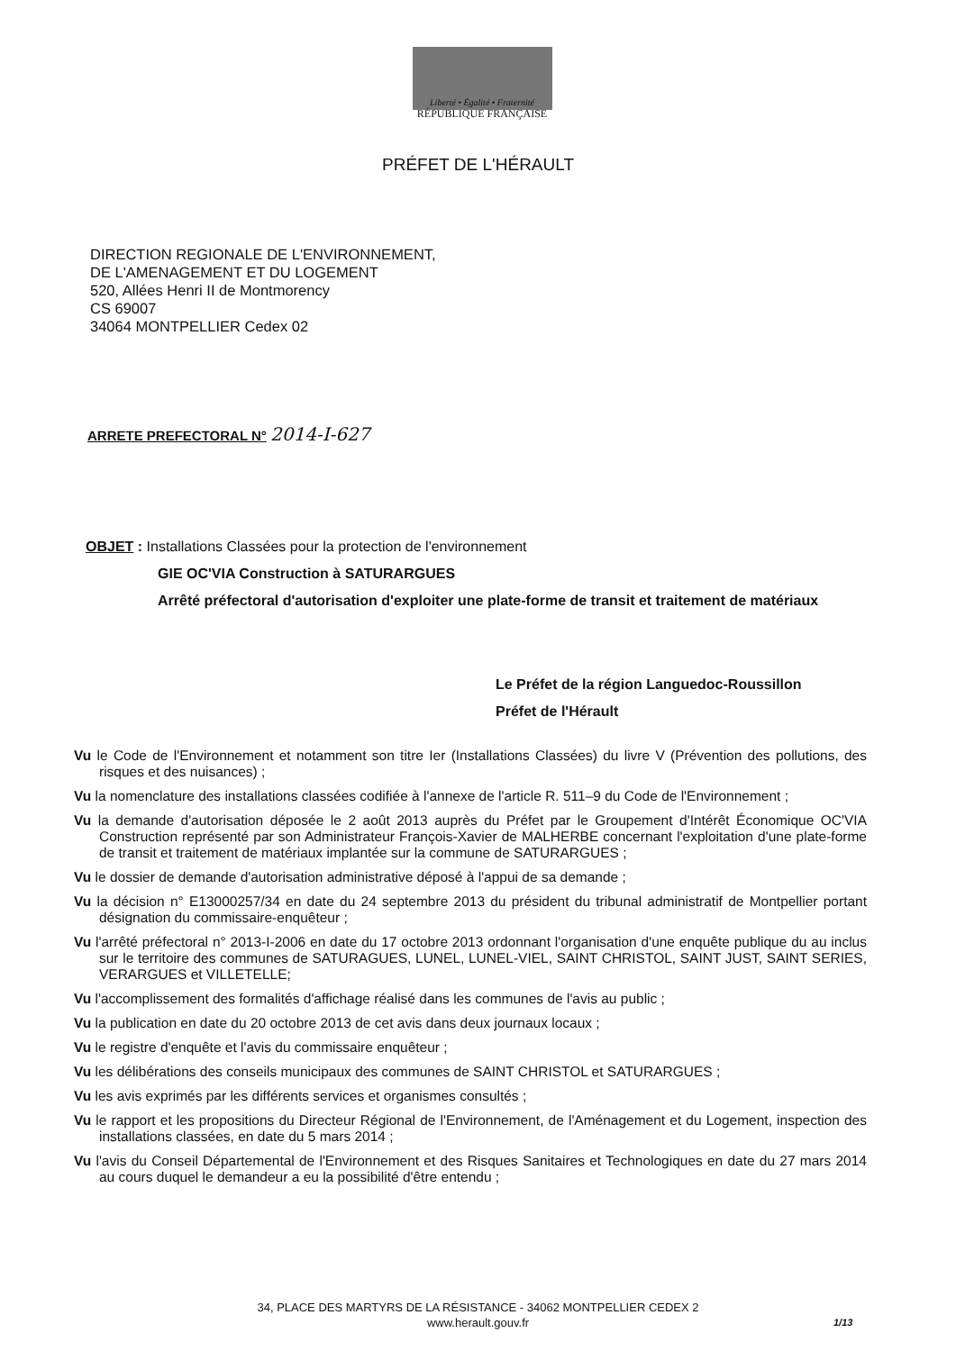Liberté • Égalité • Fraternité
RÉPUBLIQUE FRANÇAISE
PRÉFET DE L'HÉRAULT
DIRECTION REGIONALE DE L'ENVIRONNEMENT,
DE L'AMENAGEMENT ET DU LOGEMENT
520, Allées Henri II de Montmorency
CS 69007
34064 MONTPELLIER Cedex 02
ARRETE PREFECTORAL N° 2014-I-627
OBJET : Installations Classées pour la protection de l'environnement
GIE OC'VIA Construction à SATURARGUES
Arrêté préfectoral d'autorisation d'exploiter une plate-forme de transit et traitement de matériaux
Le Préfet de la région Languedoc-Roussillon
Préfet de l'Hérault
Vu le Code de l'Environnement et notamment son titre Ier (Installations Classées) du livre V (Prévention des pollutions, des risques et des nuisances) ;
Vu la nomenclature des installations classées codifiée à l'annexe de l'article R. 511–9 du Code de l'Environnement ;
Vu la demande d'autorisation déposée le 2 août 2013 auprès du Préfet par le Groupement d'Intérêt Économique OC'VIA Construction représenté par son Administrateur François-Xavier de MALHERBE concernant l'exploitation d'une plate-forme de transit et traitement de matériaux implantée sur la commune de SATURARGUES ;
Vu le dossier de demande d'autorisation administrative déposé à l'appui de sa demande ;
Vu la décision n° E13000257/34 en date du 24 septembre 2013 du président du tribunal administratif de Montpellier portant désignation du commissaire-enquêteur ;
Vu l'arrêté préfectoral n° 2013-I-2006 en date du 17 octobre 2013 ordonnant l'organisation d'une enquête publique du au inclus sur le territoire des communes de SATURAGUES, LUNEL, LUNEL-VIEL, SAINT CHRISTOL, SAINT JUST, SAINT SERIES, VERARGUES et VILLETELLE;
Vu l'accomplissement des formalités d'affichage réalisé dans les communes de l'avis au public ;
Vu la publication en date du 20 octobre 2013 de cet avis dans deux journaux locaux ;
Vu le registre d'enquête et l'avis du commissaire enquêteur ;
Vu les délibérations des conseils municipaux des communes de SAINT CHRISTOL et SATURARGUES ;
Vu les avis exprimés par les différents services et organismes consultés ;
Vu le rapport et les propositions du Directeur Régional de l'Environnement, de l'Aménagement et du Logement, inspection des installations classées, en date du 5 mars 2014 ;
Vu l'avis du Conseil Départemental de l'Environnement et des Risques Sanitaires et Technologiques en date du 27 mars 2014 au cours duquel le demandeur a eu la possibilité d'être entendu ;
34, PLACE DES MARTYRS DE LA RÉSISTANCE - 34062 MONTPELLIER CEDEX 2
www.herault.gouv.fr
1/13